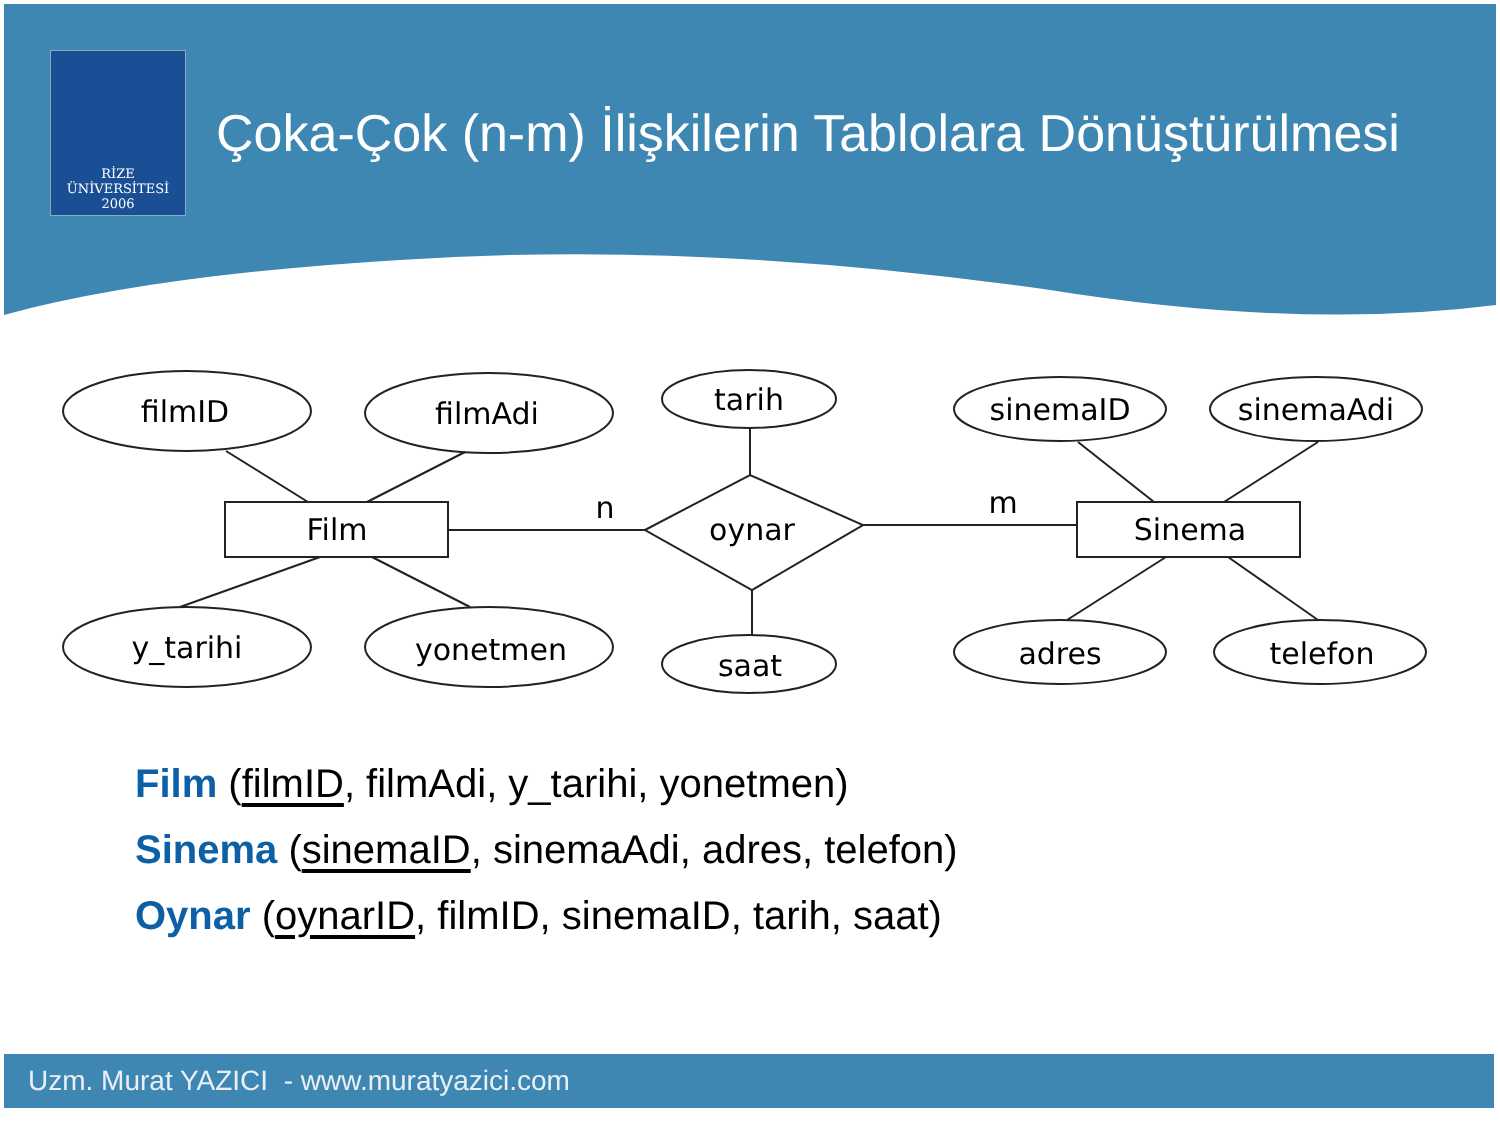RİZE
ÜNİVERSİTESİ
2006
Çoka-Çok (n-m) İlişkilerin Tablolara Dönüştürülmesi
filmID
filmAdi
tarih
sinemaID
sinemaAdi
Film
oynar
Sinema
n
m
y_tarihi
yonetmen
saat
adres
telefon
Film (filmID, filmAdi, y_tarihi, yonetmen)
Sinema (sinemaID, sinemaAdi, adres, telefon)
Oynar (oynarID, filmID, sinemaID, tarih, saat)
Uzm. Murat YAZICI - www.muratyazici.com